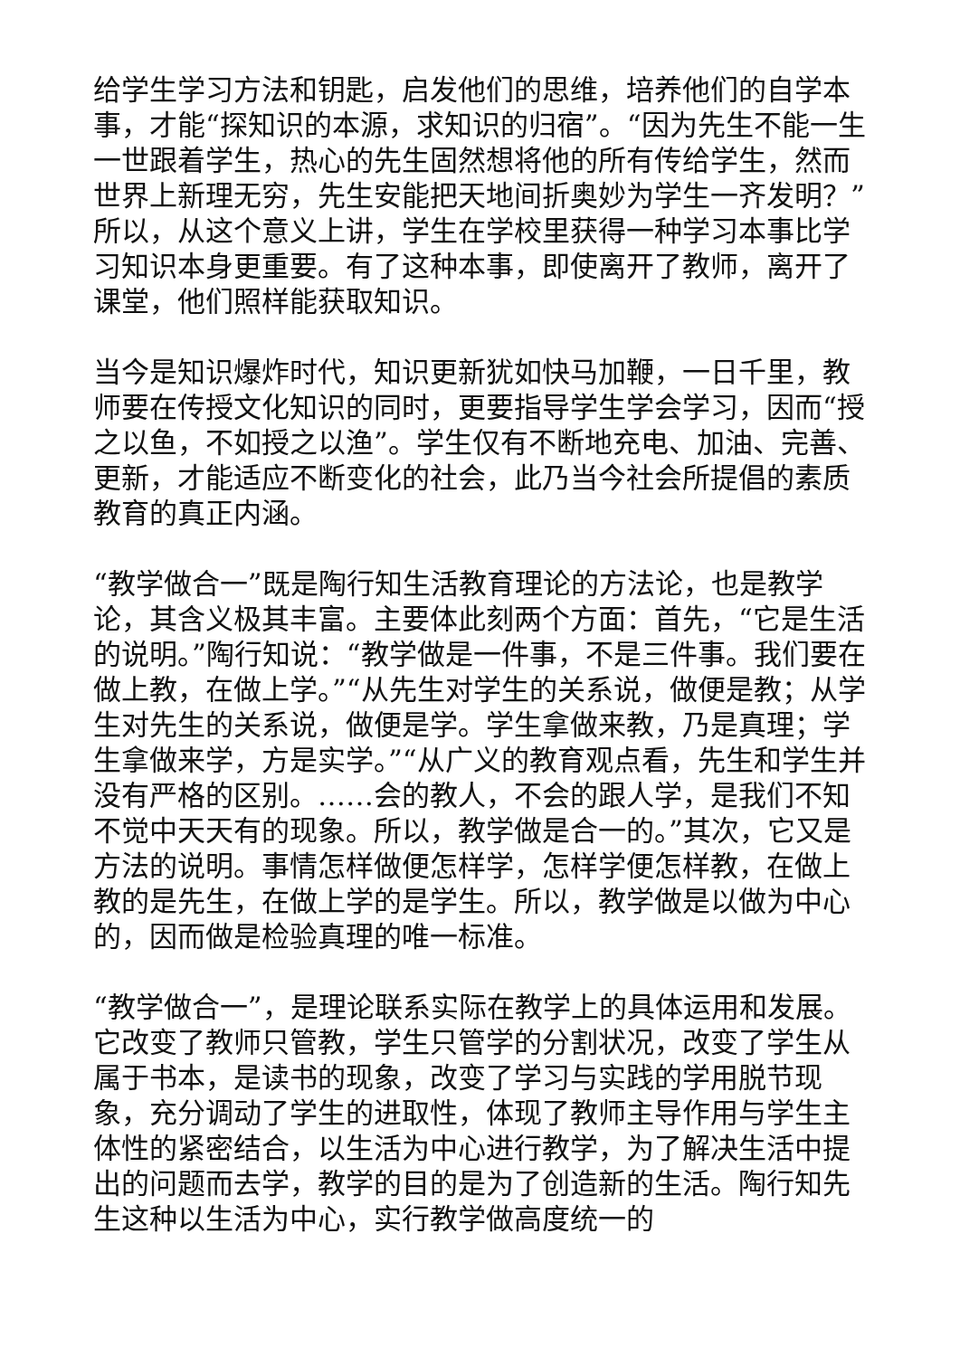给学生学习方法和钥匙，启发他们的思维，培养他们的自学本事，才能“探知识的本源，求知识的归宿”。“因为先生不能一生一世跟着学生，热心的先生固然想将他的所有传给学生，然而世界上新理无穷，先生安能把天地间折奥妙为学生一齐发明？”所以，从这个意义上讲，学生在学校里获得一种学习本事比学习知识本身更重要。有了这种本事，即使离开了教师，离开了课堂，他们照样能获取知识。
当今是知识爆炸时代，知识更新犹如快马加鞭，一日千里，教师要在传授文化知识的同时，更要指导学生学会学习，因而“授之以鱼，不如授之以渔”。学生仅有不断地充电、加油、完善、更新，才能适应不断变化的社会，此乃当今社会所提倡的素质教育的真正内涵。
“教学做合一”既是陶行知生活教育理论的方法论，也是教学论，其含义极其丰富。主要体此刻两个方面：首先，“它是生活的说明。”陶行知说：“教学做是一件事，不是三件事。我们要在做上教，在做上学。”“从先生对学生的关系说，做便是教；从学生对先生的关系说，做便是学。学生拿做来教，乃是真理；学生拿做来学，方是实学。”“从广义的教育观点看，先生和学生并没有严格的区别。……会的教人，不会的跟人学，是我们不知不觉中天天有的现象。所以，教学做是合一的。”其次，它又是方法的说明。事情怎样做便怎样学，怎样学便怎样教，在做上教的是先生，在做上学的是学生。所以，教学做是以做为中心的，因而做是检验真理的唯一标准。
“教学做合一”，是理论联系实际在教学上的具体运用和发展。它改变了教师只管教，学生只管学的分割状况，改变了学生从属于书本，是读书的现象，改变了学习与实践的学用脱节现象，充分调动了学生的进取性，体现了教师主导作用与学生主体性的紧密结合，以生活为中心进行教学，为了解决生活中提出的问题而去学，教学的目的是为了创造新的生活。陶行知先生这种以生活为中心，实行教学做高度统一的